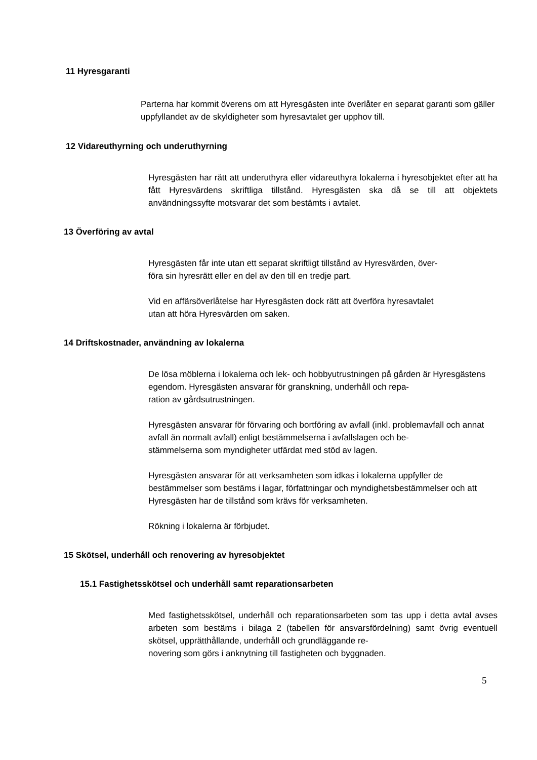11 Hyresgaranti
Parterna har kommit överens om att Hyresgästen inte överlåter en separat garanti som gäller uppfyllandet av de skyldigheter som hyresavtalet ger upphov till.
12 Vidareuthyrning och underuthyrning
Hyresgästen har rätt att underuthyra eller vidareuthyra lokalerna i hyresobjektet efter att ha fått Hyresvärdens skriftliga tillstånd. Hyresgästen ska då se till att objektets användningssyfte motsvarar det som bestämts i avtalet.
13 Överföring av avtal
Hyresgästen får inte utan ett separat skriftligt tillstånd av Hyresvärden, över-
föra sin hyresrätt eller en del av den till en tredje part.
Vid en affärsöverlåtelse har Hyresgästen dock rätt att överföra hyresavtalet
utan att höra Hyresvärden om saken.
14 Driftskostnader, användning av lokalerna
De lösa möblerna i lokalerna och lek- och hobbyutrustningen på gården är Hyresgästens egendom. Hyresgästen ansvarar för granskning, underhåll och repa-
ration av gårdsutrustningen.
Hyresgästen ansvarar för förvaring och bortföring av avfall (inkl. problemavfall och annat avfall än normalt avfall) enligt bestämmelserna i avfallslagen och be-
stämmelserna som myndigheter utfärdat med stöd av lagen.
Hyresgästen ansvarar för att verksamheten som idkas i lokalerna uppfyller de bestämmelser som bestäms i lagar, författningar och myndighetsbestämmelser och att Hyresgästen har de tillstånd som krävs för verksamheten.
Rökning i lokalerna är förbjudet.
15 Skötsel, underhåll och renovering av hyresobjektet
15.1 Fastighetsskötsel och underhåll samt reparationsarbeten
Med fastighetsskötsel, underhåll och reparationsarbeten som tas upp i detta avtal avses arbeten som bestäms i bilaga 2 (tabellen för ansvarsfördelning) samt övrig eventuell skötsel, upprätthållande, underhåll och grundläggande re-
novering som görs i anknytning till fastigheten och byggnaden.
5